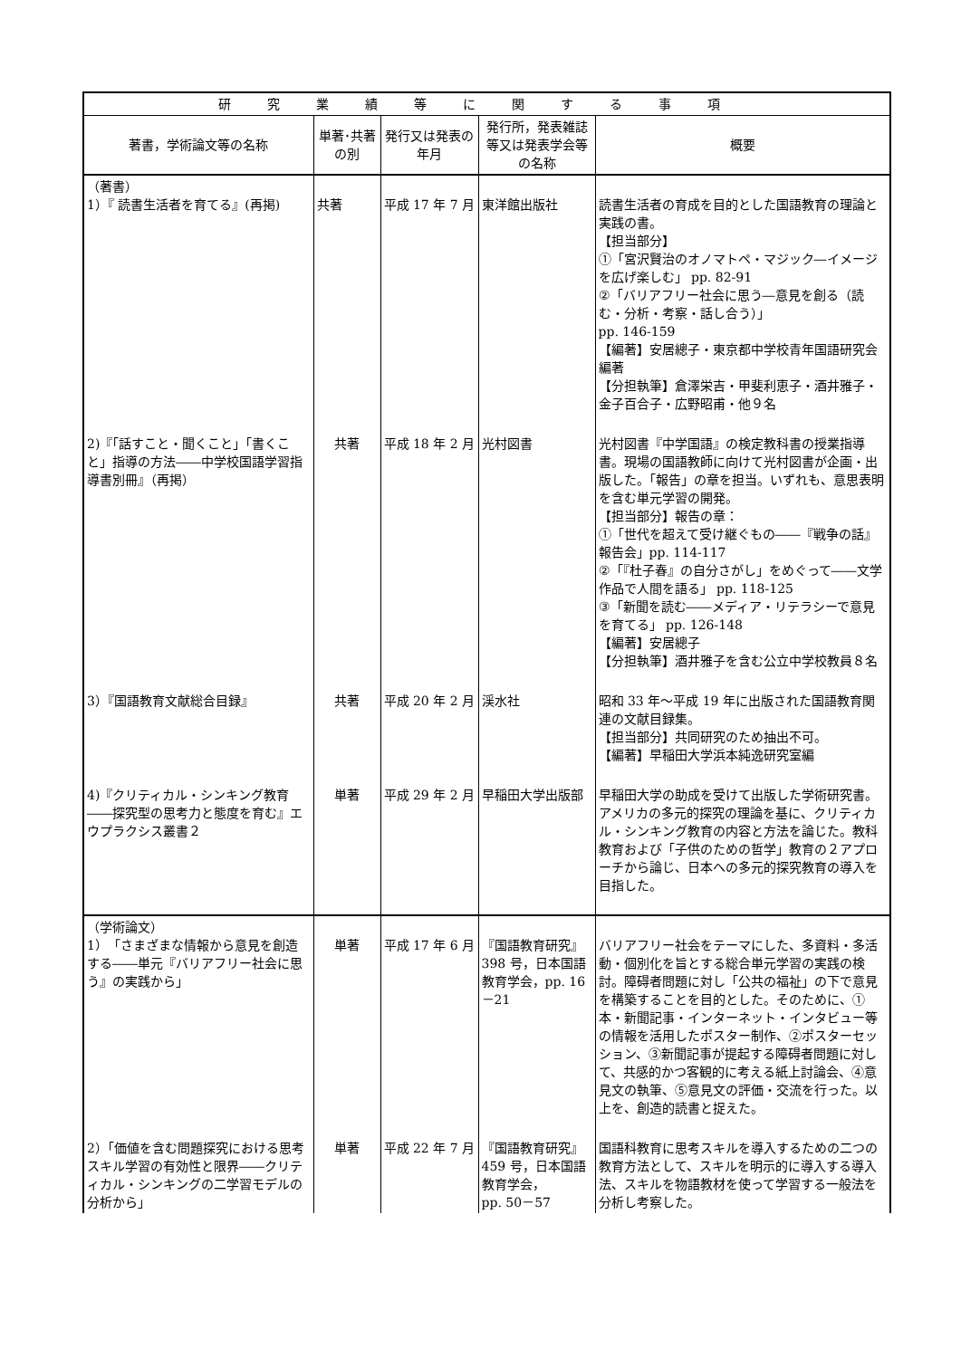| 研究業績等に関する事項 | | | | |
| --- | --- | --- | --- | --- |
| 著書，学術論文等の名称 | 単著･共著の別 | 発行又は発表の年月 | 発行所，発表雑誌等又は発表学会等の名称 | 概要 |
| （著書） 1）『 読書生活者を育てる』(再掲) | 共著 | 平成 17 年 7 月 | 東洋館出版社 | 読書生活者の育成を目的とした国語教育の理論と実践の書。 【担当部分】 ①「宮沢賢治のオノマトペ・マジック―イメージを広げ楽しむ」 pp. 82-91 ②「バリアフリー社会に思う―意見を創る（読む・分析・考察・話し合う）」 pp. 146-159 【編著】安居總子・東京都中学校青年国語研究会編著 【分担執筆】倉澤栄吉・甲斐利恵子・酒井雅子・金子百合子・広野昭甫・他９名 |
| 2)『「話すこと・聞くこと」「書くこと」指導の方法――中学校国語学習指導書別冊』（再掲） | 共著 | 平成 18 年 2 月 | 光村図書 | 光村図書『中学国語』の検定教科書の授業指導書。現場の国語教師に向けて光村図書が企画・出版した。「報告」の章を担当。いずれも、意思表明を含む単元学習の開発。 【担当部分】報告の章： ①「世代を超えて受け継ぐもの――『戦争の話』報告会」pp. 114-117 ②「『杜子春』の自分さがし」をめぐって――文学作品で人間を語る」 pp. 118-125 ③「新聞を読む――メディア・リテラシーで意見を育てる」 pp. 126-148 【編著】安居總子 【分担執筆】酒井雅子を含む公立中学校教員８名 |
| 3）『国語教育文献総合目録』 | 共著 | 平成 20 年 2 月 | 渓水社 | 昭和 33 年～平成 19 年に出版された国語教育関連の文献目録集。 【担当部分】共同研究のため抽出不可。 【編著】早稲田大学浜本純逸研究室編 |
| 4)『クリティカル・シンキング教育――探究型の思考力と態度を育む』エウプラクシス叢書２ | 単著 | 平成 29 年 2 月 | 早稲田大学出版部 | 早稲田大学の助成を受けて出版した学術研究書。アメリカの多元的探究の理論を基に、クリティカル・シンキング教育の内容と方法を論じた。教科教育および「子供のための哲学」教育の２アプローチから論じ、日本への多元的探究教育の導入を目指した。 |
| （学術論文） 1）「さまざまな情報から意見を創造する――単元『バリアフリー社会に思う』の実践から」 | 単著 | 平成 17 年 6 月 | 『国語教育研究』398 号，日本国語教育学会，pp. 16－21 | バリアフリー社会をテーマにした、多資料・多活動・個別化を旨とする総合単元学習の実践の検討。障碍者問題に対し「公共の福祉」の下で意見を構築することを目的とした。そのために、①本・新聞記事・インターネット・インタビュー等の情報を活用したポスター制作、②ポスターセッション、③新聞記事が提起する障碍者問題に対して、共感的かつ客観的に考える紙上討論会、④意見文の執筆、⑤意見文の評価・交流を行った。以上を、創造的読書と捉えた。 |
| 2）「価値を含む問題探究における思考スキル学習の有効性と限界――クリティカル・シンキングの二学習モデルの分析から」 | 単著 | 平成 22 年 7 月 | 『国語教育研究』459 号，日本国語教育学会， pp. 50－57 | 国語科教育に思考スキルを導入するための二つの教育方法として、スキルを明示的に導入する導入法、スキルを物語教材を使って学習する一般法を分析し考察した。 |